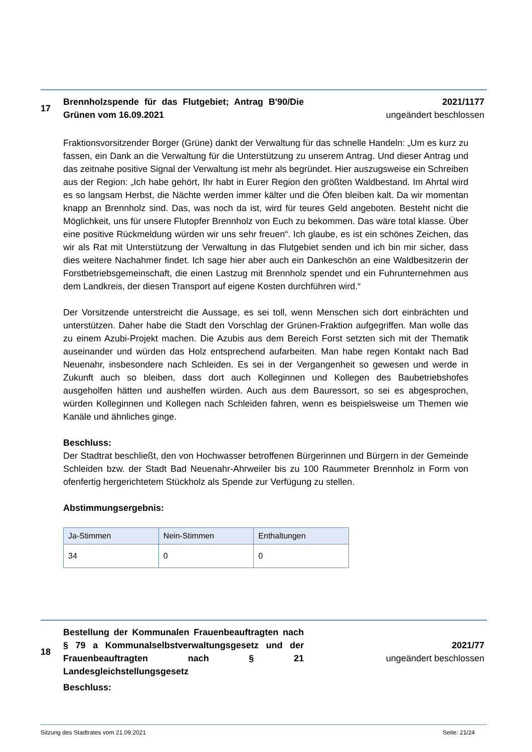17
Brennholzspende für das Flutgebiet; Antrag B'90/Die Grünen vom 16.09.2021
2021/1177
ungeändert beschlossen
Fraktionsvorsitzender Borger (Grüne) dankt der Verwaltung für das schnelle Handeln: „Um es kurz zu fassen, ein Dank an die Verwaltung für die Unterstützung zu unserem Antrag. Und dieser Antrag und das zeitnahe positive Signal der Verwaltung ist mehr als begründet. Hier auszugsweise ein Schreiben aus der Region: „Ich habe gehört, Ihr habt in Eurer Region den größten Waldbestand. Im Ahrtal wird es so langsam Herbst, die Nächte werden immer kälter und die Öfen bleiben kalt. Da wir momentan knapp an Brennholz sind. Das, was noch da ist, wird für teures Geld angeboten. Besteht nicht die Möglichkeit, uns für unsere Flutopfer Brennholz von Euch zu bekommen. Das wäre total klasse. Über eine positive Rückmeldung würden wir uns sehr freuen“. Ich glaube, es ist ein schönes Zeichen, das wir als Rat mit Unterstützung der Verwaltung in das Flutgebiet senden und ich bin mir sicher, dass dies weitere Nachahmer findet. Ich sage hier aber auch ein Dankeschön an eine Waldbesitzerin der Forstbetriebsgemeinschaft, die einen Lastzug mit Brennholz spendet und ein Fuhrunternehmen aus dem Landkreis, der diesen Transport auf eigene Kosten durchführen wird.“
Der Vorsitzende unterstreicht die Aussage, es sei toll, wenn Menschen sich dort einbrächten und unterstützen. Daher habe die Stadt den Vorschlag der Grünen-Fraktion aufgegriffen. Man wolle das zu einem Azubi-Projekt machen. Die Azubis aus dem Bereich Forst setzten sich mit der Thematik auseinander und würden das Holz entsprechend aufarbeiten. Man habe regen Kontakt nach Bad Neuenahr, insbesondere nach Schleiden. Es sei in der Vergangenheit so gewesen und werde in Zukunft auch so bleiben, dass dort auch Kolleginnen und Kollegen des Baubetriebshofes ausgeholfen hätten und aushelfen würden. Auch aus dem Bauressort, so sei es abgesprochen, würden Kolleginnen und Kollegen nach Schleiden fahren, wenn es beispielsweise um Themen wie Kanäle und ähnliches ginge.
Beschluss:
Der Stadtrat beschließt, den von Hochwasser betroffenen Bürgerinnen und Bürgern in der Gemeinde Schleiden bzw. der Stadt Bad Neuenahr-Ahrweiler bis zu 100 Raummeter Brennholz in Form von ofenfertig hergerichtetem Stückholz als Spende zur Verfügung zu stellen.
Abstimmungsergebnis:
| Ja-Stimmen | Nein-Stimmen | Enthaltungen |
| --- | --- | --- |
| 34 | 0 | 0 |
18
Bestellung der Kommunalen Frauenbeauftragten nach § 79 a Kommunalselbstverwaltungsgesetz und der Frauenbeauftragten nach § 21 Landesgleichstellungsgesetz
2021/77
ungeändert beschlossen
Beschluss:
Sitzung des Stadtrates vom 21.09.2021 Seite: 21/24